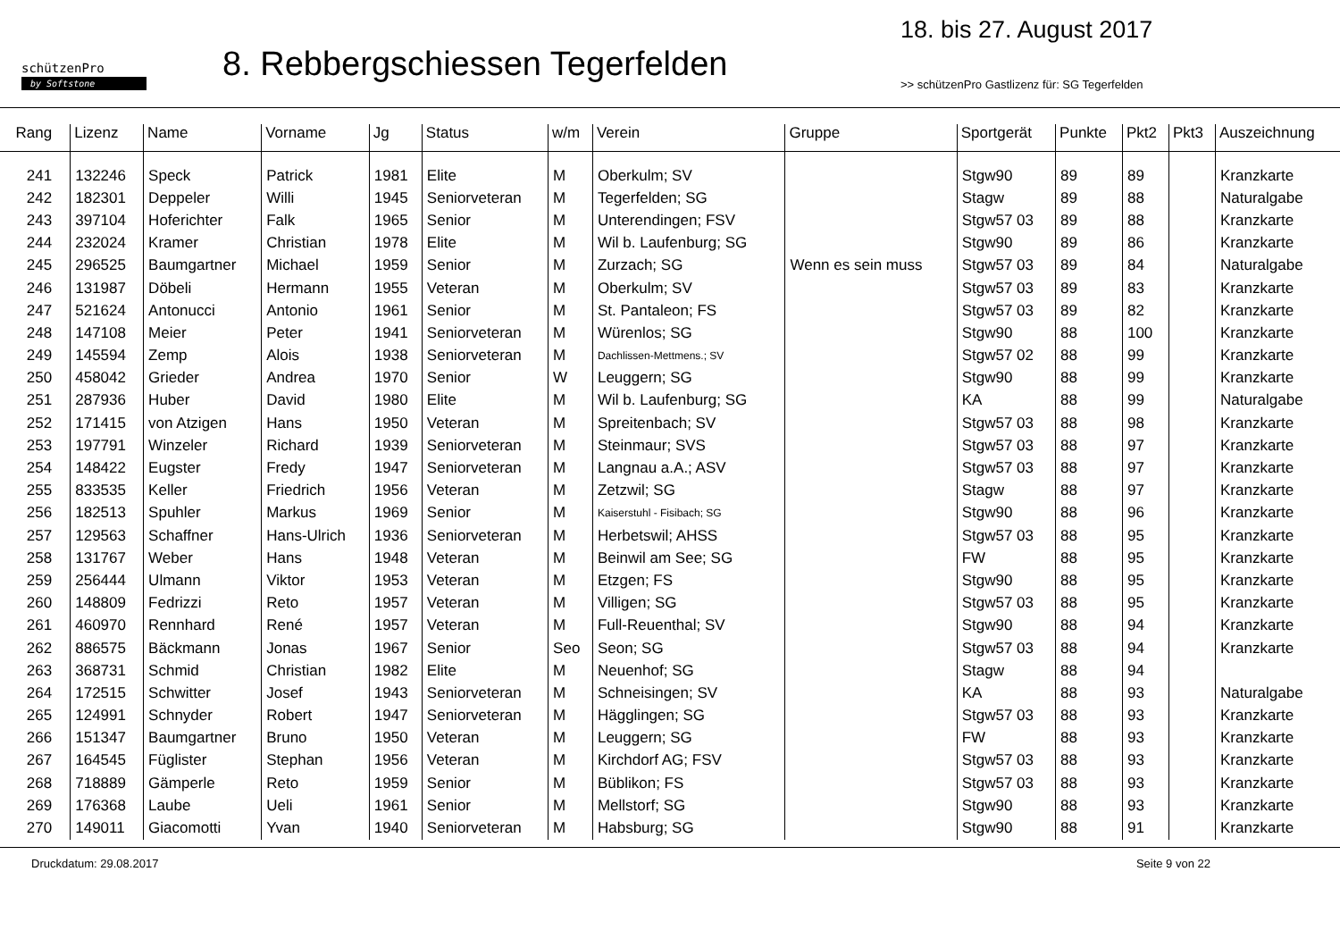schützenPro
by Softstone
8. Rebbergschiessen Tegerfelden
18. bis 27. August 2017
>> schützenPro Gastlizenz für: SG Tegerfelden
| Rang | Lizenz | Name | Vorname | Jg | Status | w/m | Verein | Gruppe | Sportgerät | Punkte | Pkt2 | Pkt3 | Auszeichnung |
| --- | --- | --- | --- | --- | --- | --- | --- | --- | --- | --- | --- | --- | --- |
| 241 | 132246 | Speck | Patrick | 1981 | Elite | M | Oberkulm; SV | | Stgw90 | 89 | 89 | | Kranzkarte |
| 242 | 182301 | Deppeler | Willi | 1945 | Seniorveteran | M | Tegerfelden; SG | | Stagw | 89 | 88 | | Naturalgabe |
| 243 | 397104 | Hoferichter | Falk | 1965 | Senior | M | Unterendingen; FSV | | Stgw57 03 | 89 | 88 | | Kranzkarte |
| 244 | 232024 | Kramer | Christian | 1978 | Elite | M | Wil b. Laufenburg; SG | | Stgw90 | 89 | 86 | | Kranzkarte |
| 245 | 296525 | Baumgartner | Michael | 1959 | Senior | M | Zurzach; SG | Wenn es sein muss | Stgw57 03 | 89 | 84 | | Naturalgabe |
| 246 | 131987 | Döbeli | Hermann | 1955 | Veteran | M | Oberkulm; SV | | Stgw57 03 | 89 | 83 | | Kranzkarte |
| 247 | 521624 | Antonucci | Antonio | 1961 | Senior | M | St. Pantaleon; FS | | Stgw57 03 | 89 | 82 | | Kranzkarte |
| 248 | 147108 | Meier | Peter | 1941 | Seniorveteran | M | Würenlos; SG | | Stgw90 | 88 | 100 | | Kranzkarte |
| 249 | 145594 | Zemp | Alois | 1938 | Seniorveteran | M | Dachlissen-Mettmens.; SV | | Stgw57 02 | 88 | 99 | | Kranzkarte |
| 250 | 458042 | Grieder | Andrea | 1970 | Senior | W | Leuggern; SG | | Stgw90 | 88 | 99 | | Kranzkarte |
| 251 | 287936 | Huber | David | 1980 | Elite | M | Wil b. Laufenburg; SG | | KA | 88 | 99 | | Naturalgabe |
| 252 | 171415 | von Atzigen | Hans | 1950 | Veteran | M | Spreitenbach; SV | | Stgw57 03 | 88 | 98 | | Kranzkarte |
| 253 | 197791 | Winzeler | Richard | 1939 | Seniorveteran | M | Steinmaur; SVS | | Stgw57 03 | 88 | 97 | | Kranzkarte |
| 254 | 148422 | Eugster | Fredy | 1947 | Seniorveteran | M | Langnau a.A.; ASV | | Stgw57 03 | 88 | 97 | | Kranzkarte |
| 255 | 833535 | Keller | Friedrich | 1956 | Veteran | M | Zetzwil; SG | | Stagw | 88 | 97 | | Kranzkarte |
| 256 | 182513 | Spuhler | Markus | 1969 | Senior | M | Kaiserstuhl - Fisibach; SG | | Stgw90 | 88 | 96 | | Kranzkarte |
| 257 | 129563 | Schaffner | Hans-Ulrich | 1936 | Seniorveteran | M | Herbetswil; AHSS | | Stgw57 03 | 88 | 95 | | Kranzkarte |
| 258 | 131767 | Weber | Hans | 1948 | Veteran | M | Beinwil am See; SG | | FW | 88 | 95 | | Kranzkarte |
| 259 | 256444 | Ulmann | Viktor | 1953 | Veteran | M | Etzgen; FS | | Stgw90 | 88 | 95 | | Kranzkarte |
| 260 | 148809 | Fedrizzi | Reto | 1957 | Veteran | M | Villigen; SG | | Stgw57 03 | 88 | 95 | | Kranzkarte |
| 261 | 460970 | Rennhard | René | 1957 | Veteran | M | Full-Reuenthal; SV | | Stgw90 | 88 | 94 | | Kranzkarte |
| 262 | 886575 | Bäckmann | Jonas | 1967 | Senior | Seo | Seon; SG | | Stgw57 03 | 88 | 94 | | Kranzkarte |
| 263 | 368731 | Schmid | Christian | 1982 | Elite | M | Neuenhof; SG | | Stagw | 88 | 94 | | |
| 264 | 172515 | Schwitter | Josef | 1943 | Seniorveteran | M | Schneisingen; SV | | KA | 88 | 93 | | Naturalgabe |
| 265 | 124991 | Schnyder | Robert | 1947 | Seniorveteran | M | Hägglingen; SG | | Stgw57 03 | 88 | 93 | | Kranzkarte |
| 266 | 151347 | Baumgartner | Bruno | 1950 | Veteran | M | Leuggern; SG | | FW | 88 | 93 | | Kranzkarte |
| 267 | 164545 | Füglister | Stephan | 1956 | Veteran | M | Kirchdorf AG; FSV | | Stgw57 03 | 88 | 93 | | Kranzkarte |
| 268 | 718889 | Gämperle | Reto | 1959 | Senior | M | Büblikon; FS | | Stgw57 03 | 88 | 93 | | Kranzkarte |
| 269 | 176368 | Laube | Ueli | 1961 | Senior | M | Mellstorf; SG | | Stgw90 | 88 | 93 | | Kranzkarte |
| 270 | 149011 | Giacomotti | Yvan | 1940 | Seniorveteran | M | Habsburg; SG | | Stgw90 | 88 | 91 | | Kranzkarte |
Druckdatum: 29.08.2017 Seite 9 von 22